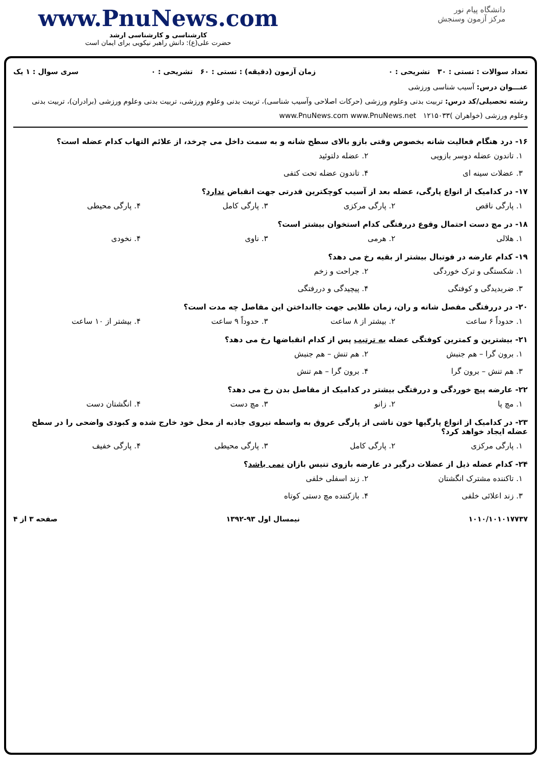www.PnuNews.com
کارشناسی و کارشناسی ارشد
حضرت علی(ع): دانش راهبر نیکویی برای ایمان است
دانشگاه پیام نور
مرکز آزمون وسنجش
تعداد سوالات : تستی : ۳۰ تشریحی : ۰ زمان آزمون (دقیقه) : تستی : ۶۰ تشریحی : ۰ سری سوال : ۱ یک
عنـــوان درس: آسیب شناسی ورزشی
رشته تحصیلی/کد درس: تربیت بدنی وعلوم ورزشی (حرکات اصلاحی وآسیب شناسی)، تربیت بدنی وعلوم ورزشی، تربیت بدنی وعلوم ورزشی (برادران)، تربیت بدنی وعلوم ورزشی (خواهران )۱۲۱۵۰۳۳ www.PnuNews.com www.PnuNews.net
۱۶- درد هنگام فعالیت شانه بخصوص وقتی بازو بالای سطح شانه و به سمت داخل می چرخد، از علائم التهاب کدام عضله است؟
۱. تاندون عضله دوسر بازویی ۲. عضله دلتوئید ۳. عضلات سینه ای ۴. تاندون عضله تحت کتفی
۱۷- در کدامیک از انواع پارگی، عضله بعد از آسیب کوچکترین قدرتی جهت انقباض ندارد؟
۱. پارگی ناقص ۲. پارگی مرکزی ۳. پارگی کامل ۴. پارگی محیطی
۱۸- در مچ دست احتمال وقوع دررفتگی کدام استخوان بیشتر است؟
۱. هلالی ۲. هرمی ۳. ناوی ۴. نخودی
۱۹- کدام عارضه در فوتبال بیشتر از بقیه رخ می دهد؟
۱. شکستگی و ترک خوردگی ۲. جراحت و زخم ۳. ضربدیدگی و کوفتگی ۴. پیچیدگی و دررفتگی
۲۰- در دررفتگی مفصل شانه و ران، زمان طلایی جهت جاانداختن این مفاصل چه مدت است؟
۱. حدوداً ۶ ساعت ۲. بیشتر از ۸ ساعت ۳. حدوداً ۹ ساعت ۴. بیشتر از ۱۰ ساعت
۲۱- بیشترین و کمترین کوفتگی عضله به ترتیب پس از کدام انقباضها رخ می دهد؟
۱. برون گرا – هم جنبش ۲. هم تنش – هم جنبش ۳. هم تنش – برون گرا ۴. برون گرا – هم تنش
۲۲- عارضه پیچ خوردگی و دررفتگی بیشتر در کدامیک از مفاصل بدن رخ می دهد؟
۱. مچ پا ۲. زانو ۳. مچ دست ۴. انگشتان دست
۲۳- در کدامیک از انواع پارگیها خون ناشی از پارگی عروق به واسطه نیروی جاذبه از محل خود خارج شده و کبودی واضحی را در سطح عضله ایجاد خواهد کرد؟
۱. پارگی مرکزی ۲. پارگی کامل ۳. پارگی محیطی ۴. پارگی خفیف
۲۴- کدام عضله ذیل از عضلات درگیر در عارضه بازوی تنیس بازان نمی باشد؟
۱. تاکننده مشترک انگشتان ۲. زند اسفلی خلفی ۳. زند اعلائی خلفی ۴. بازکننده مچ دستی کوتاه
۱۰۱۰/۱۰۱۰۱۷۷۳۷ نیمسال اول ۹۳-۱۳۹۲ صفحه ۳ از ۴